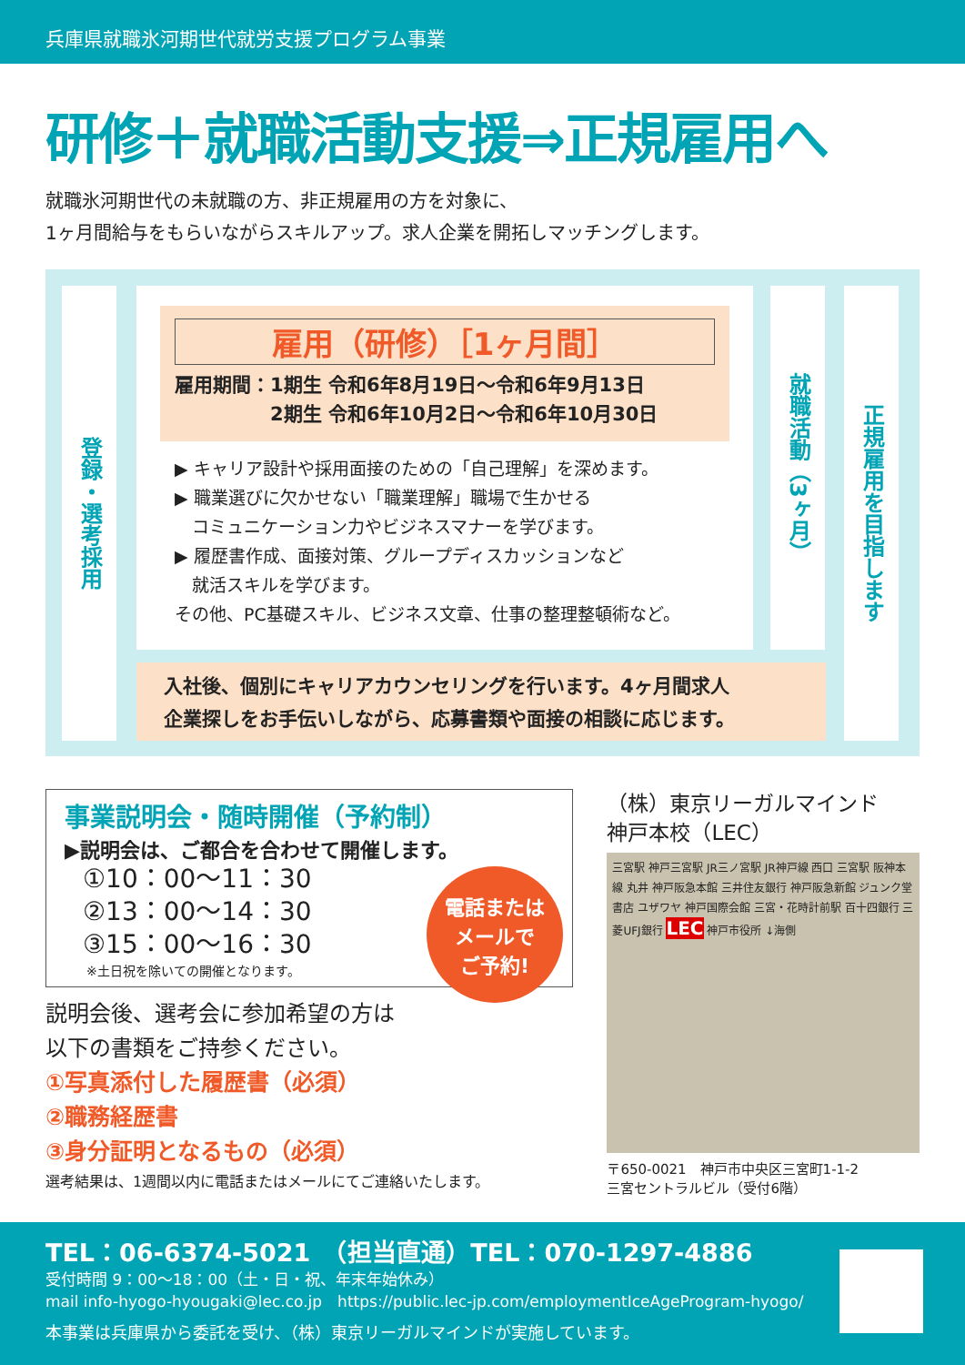兵庫県就職氷河期世代就労支援プログラム事業
研修＋就職活動支援⇒正規雇用へ
就職氷河期世代の未就職の方、非正規雇用の方を対象に、
1ヶ月間給与をもらいながらスキルアップ。求人企業を開拓しマッチングします。
登録・選考採用
雇用（研修）［1ヶ月間］
雇用期間：1期生 令和6年8月19日～令和6年9月13日
　　　　　2期生 令和6年10月2日～令和6年10月30日
▶ キャリア設計や採用面接のための「自己理解」を深めます。
▶ 職業選びに欠かせない「職業理解」職場で生かせる
　コミュニケーション力やビジネスマナーを学びます。
▶ 履歴書作成、面接対策、グループディスカッションなど
　就活スキルを学びます。
その他、PC基礎スキル、ビジネス文章、仕事の整理整頓術など。
就職活動（3ヶ月）
正規雇用を目指します
入社後、個別にキャリアカウンセリングを行います。4ヶ月間求人
企業探しをお手伝いしながら、応募書類や面接の相談に応じます。
事業説明会・随時開催（予約制）
▶説明会は、ご都合を合わせて開催します。
①10：00～11：30
②13：00～14：30
③15：00～16：30
※土日祝を除いての開催となります。
電話または
メールで
ご予約!
説明会後、選考会に参加希望の方は
以下の書類をご持参ください。
①写真添付した履歴書（必須）
②職務経歴書
③身分証明となるもの（必須）
選考結果は、1週間以内に電話またはメールにてご連絡いたします。
（株）東京リーガルマインド
神戸本校（LEC）
三宮駅 神戸三宮駅 JR三ノ宮駅 JR神戸線 西口 三宮駅 阪神本線 丸井 神戸阪急本館 三井住友銀行 神戸阪急新館 ジュンク堂書店 ユザワヤ 神戸国際会館 三宮・花時計前駅 百十四銀行 三菱UFJ銀行 LEC 神戸市役所 ↓海側
〒650-0021　神戸市中央区三宮町1-1-2
三宮セントラルビル（受付6階）
TEL：06-6374-5021　（担当直通）TEL：070-1297-4886
受付時間 9：00～18：00（土・日・祝、年末年始休み）
mail info-hyogo-hyougaki@lec.co.jp　https://public.lec-jp.com/employmentIceAgeProgram-hyogo/
本事業は兵庫県から委託を受け、（株）東京リーガルマインドが実施しています。